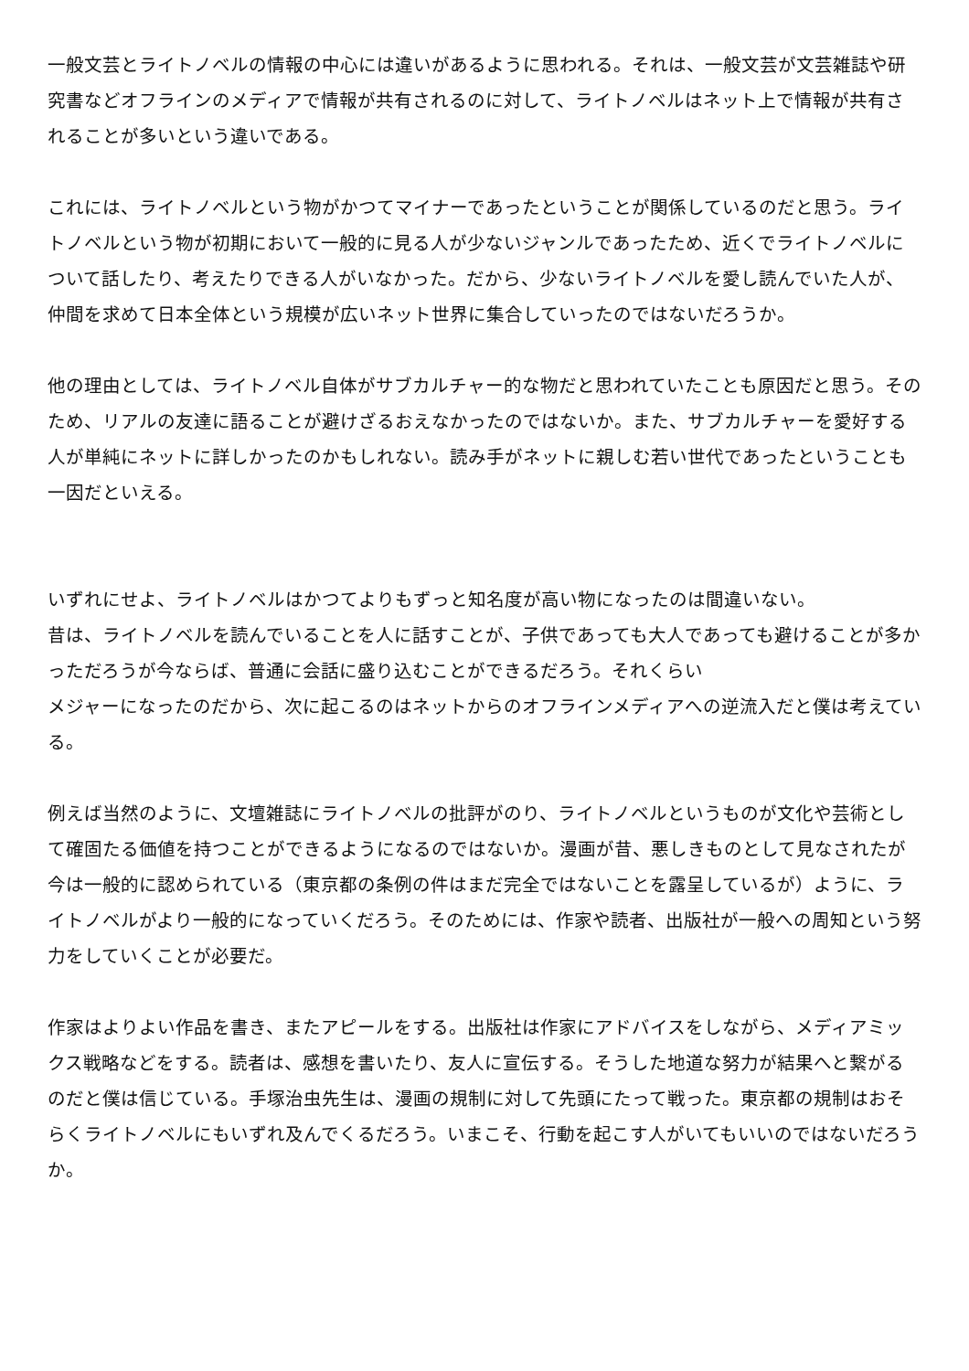一般文芸とライトノベルの情報の中心には違いがあるように思われる。それは、一般文芸が文芸雑誌や研究書などオフラインのメディアで情報が共有されるのに対して、ライトノベルはネット上で情報が共有されることが多いという違いである。
これには、ライトノベルという物がかつてマイナーであったということが関係しているのだと思う。ライトノベルという物が初期において一般的に見る人が少ないジャンルであったため、近くでライトノベルについて話したり、考えたりできる人がいなかった。だから、少ないライトノベルを愛し読んでいた人が、仲間を求めて日本全体という規模が広いネット世界に集合していったのではないだろうか。
他の理由としては、ライトノベル自体がサブカルチャー的な物だと思われていたことも原因だと思う。そのため、リアルの友達に語ることが避けざるおえなかったのではないか。また、サブカルチャーを愛好する人が単純にネットに詳しかったのかもしれない。読み手がネットに親しむ若い世代であったということも一因だといえる。
いずれにせよ、ライトノベルはかつてよりもずっと知名度が高い物になったのは間違いない。
昔は、ライトノベルを読んでいることを人に話すことが、子供であっても大人であっても避けることが多かっただろうが今ならば、普通に会話に盛り込むことができるだろう。それくらい
メジャーになったのだから、次に起こるのはネットからのオフラインメディアへの逆流入だと僕は考えている。
例えば当然のように、文壇雑誌にライトノベルの批評がのり、ライトノベルというものが文化や芸術として確固たる価値を持つことができるようになるのではないか。漫画が昔、悪しきものとして見なされたが今は一般的に認められている（東京都の条例の件はまだ完全ではないことを露呈しているが）ように、ライトノベルがより一般的になっていくだろう。そのためには、作家や読者、出版社が一般への周知という努力をしていくことが必要だ。
作家はよりよい作品を書き、またアピールをする。出版社は作家にアドバイスをしながら、メディアミックス戦略などをする。読者は、感想を書いたり、友人に宣伝する。そうした地道な努力が結果へと繋がるのだと僕は信じている。手塚治虫先生は、漫画の規制に対して先頭にたって戦った。東京都の規制はおそらくライトノベルにもいずれ及んでくるだろう。いまこそ、行動を起こす人がいてもいいのではないだろうか。